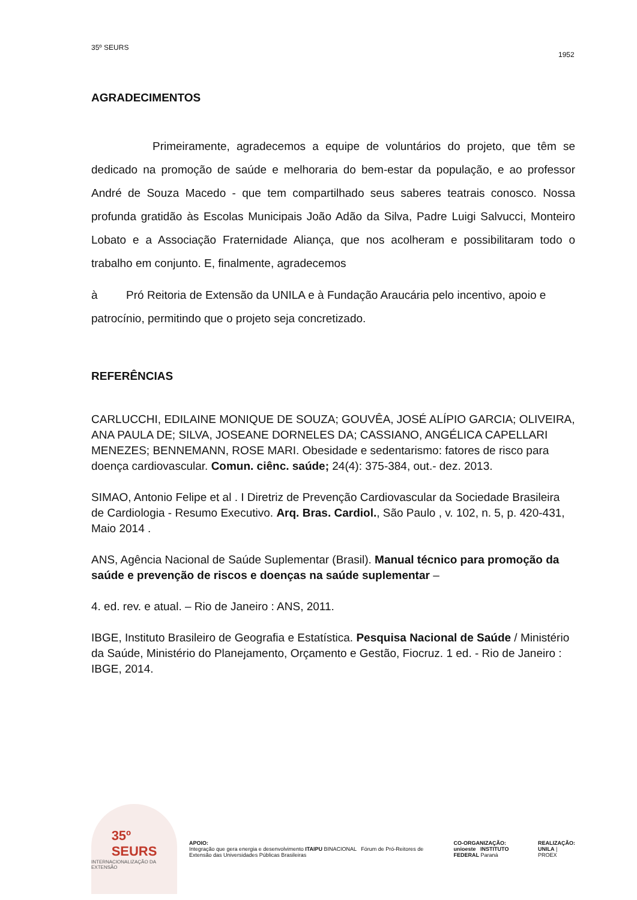35º SEURS
1952
AGRADECIMENTOS
Primeiramente, agradecemos a equipe de voluntários do projeto, que têm se dedicado na promoção de saúde e melhoraria do bem-estar da população, e ao professor André de Souza Macedo - que tem compartilhado seus saberes teatrais conosco. Nossa profunda gratidão às Escolas Municipais João Adão da Silva, Padre Luigi Salvucci, Monteiro Lobato e a Associação Fraternidade Aliança, que nos acolheram e possibilitaram todo o trabalho em conjunto. E, finalmente, agradecemos
à Pró Reitoria de Extensão da UNILA e à Fundação Araucária pelo incentivo, apoio e patrocínio, permitindo que o projeto seja concretizado.
REFERÊNCIAS
CARLUCCHI, EDILAINE MONIQUE DE SOUZA; GOUVÊA, JOSÉ ALÍPIO GARCIA; OLIVEIRA, ANA PAULA DE; SILVA, JOSEANE DORNELES DA; CASSIANO, ANGÉLICA CAPELLARI MENEZES; BENNEMANN, ROSE MARI. Obesidade e sedentarismo: fatores de risco para doença cardiovascular. Comun. ciênc. saúde; 24(4): 375-384, out.- dez. 2013.
SIMAO, Antonio Felipe et al . I Diretriz de Prevenção Cardiovascular da Sociedade Brasileira de Cardiologia - Resumo Executivo. Arq. Bras. Cardiol., São Paulo , v. 102, n. 5, p. 420-431, Maio 2014 .
ANS, Agência Nacional de Saúde Suplementar (Brasil). Manual técnico para promoção da saúde e prevenção de riscos e doenças na saúde suplementar –
4. ed. rev. e atual. – Rio de Janeiro : ANS, 2011.
IBGE, Instituto Brasileiro de Geografia e Estatística. Pesquisa Nacional de Saúde / Ministério da Saúde, Ministério do Planejamento, Orçamento e Gestão, Fiocruz. 1 ed. - Rio de Janeiro : IBGE, 2014.
35º
SEURS
INTERNACIONALIZAÇÃO DA EXTENSÃO
APOIO:
Integração que gera energia e desenvolvimento ITAIPU BINACIONAL Fórum de Pró-Reitores de Extensão das Universidades Públicas Brasileiras
CO-ORGANIZAÇÃO:
unioeste INSTITUTO FEDERAL Paraná
REALIZAÇÃO:
UNILA | PROEX